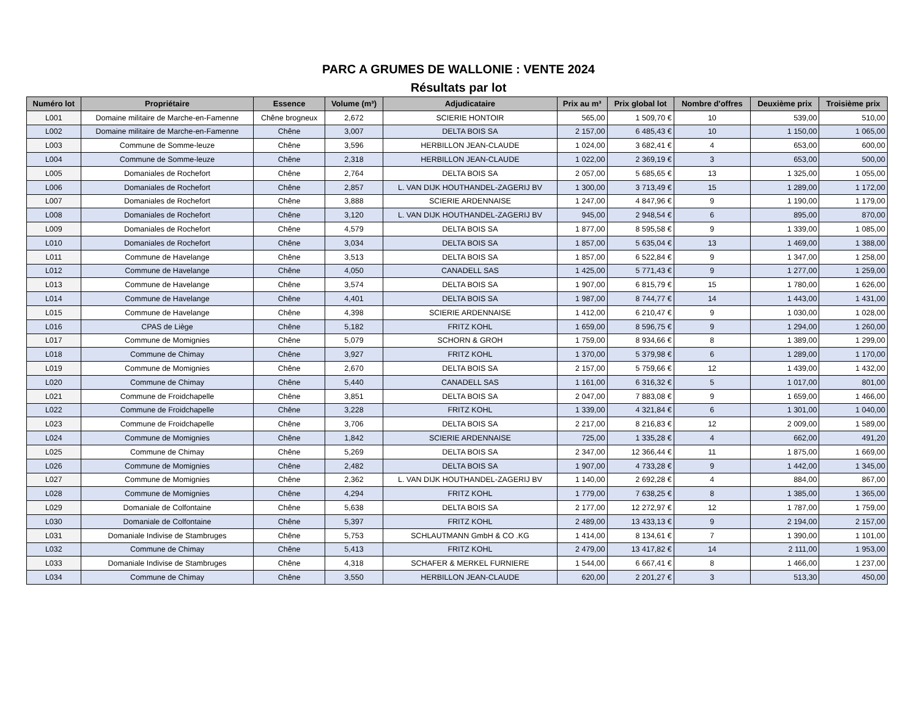PARC A GRUMES DE WALLONIE : VENTE 2024
Résultats par lot
| Numéro lot | Propriétaire | Essence | Volume (m³) | Adjudicataire | Prix au m³ | Prix global lot | Nombre d'offres | Deuxième prix | Troisième prix |
| --- | --- | --- | --- | --- | --- | --- | --- | --- | --- |
| L001 | Domaine militaire de Marche-en-Famenne | Chêne brogneux | 2,672 | SCIERIE HONTOIR | 565,00 | 1 509,70 € | 10 | 539,00 | 510,00 |
| L002 | Domaine militaire de Marche-en-Famenne | Chêne | 3,007 | DELTA BOIS SA | 2 157,00 | 6 485,43 € | 10 | 1 150,00 | 1 065,00 |
| L003 | Commune de Somme-leuze | Chêne | 3,596 | HERBILLON JEAN-CLAUDE | 1 024,00 | 3 682,41 € | 4 | 653,00 | 600,00 |
| L004 | Commune de Somme-leuze | Chêne | 2,318 | HERBILLON JEAN-CLAUDE | 1 022,00 | 2 369,19 € | 3 | 653,00 | 500,00 |
| L005 | Domaniales de Rochefort | Chêne | 2,764 | DELTA BOIS SA | 2 057,00 | 5 685,65 € | 13 | 1 325,00 | 1 055,00 |
| L006 | Domaniales de Rochefort | Chêne | 2,857 | L. VAN DIJK HOUTHANDEL-ZAGERIJ BV | 1 300,00 | 3 713,49 € | 15 | 1 289,00 | 1 172,00 |
| L007 | Domaniales de Rochefort | Chêne | 3,888 | SCIERIE ARDENNAISE | 1 247,00 | 4 847,96 € | 9 | 1 190,00 | 1 179,00 |
| L008 | Domaniales de Rochefort | Chêne | 3,120 | L. VAN DIJK HOUTHANDEL-ZAGERIJ BV | 945,00 | 2 948,54 € | 6 | 895,00 | 870,00 |
| L009 | Domaniales de Rochefort | Chêne | 4,579 | DELTA BOIS SA | 1 877,00 | 8 595,58 € | 9 | 1 339,00 | 1 085,00 |
| L010 | Domaniales de Rochefort | Chêne | 3,034 | DELTA BOIS SA | 1 857,00 | 5 635,04 € | 13 | 1 469,00 | 1 388,00 |
| L011 | Commune de Havelange | Chêne | 3,513 | DELTA BOIS SA | 1 857,00 | 6 522,84 € | 9 | 1 347,00 | 1 258,00 |
| L012 | Commune de Havelange | Chêne | 4,050 | CANADELL SAS | 1 425,00 | 5 771,43 € | 9 | 1 277,00 | 1 259,00 |
| L013 | Commune de Havelange | Chêne | 3,574 | DELTA BOIS SA | 1 907,00 | 6 815,79 € | 15 | 1 780,00 | 1 626,00 |
| L014 | Commune de Havelange | Chêne | 4,401 | DELTA BOIS SA | 1 987,00 | 8 744,77 € | 14 | 1 443,00 | 1 431,00 |
| L015 | Commune de Havelange | Chêne | 4,398 | SCIERIE ARDENNAISE | 1 412,00 | 6 210,47 € | 9 | 1 030,00 | 1 028,00 |
| L016 | CPAS de Liège | Chêne | 5,182 | FRITZ KOHL | 1 659,00 | 8 596,75 € | 9 | 1 294,00 | 1 260,00 |
| L017 | Commune de Momignies | Chêne | 5,079 | SCHORN & GROH | 1 759,00 | 8 934,66 € | 8 | 1 389,00 | 1 299,00 |
| L018 | Commune de Chimay | Chêne | 3,927 | FRITZ KOHL | 1 370,00 | 5 379,98 € | 6 | 1 289,00 | 1 170,00 |
| L019 | Commune de Momignies | Chêne | 2,670 | DELTA BOIS SA | 2 157,00 | 5 759,66 € | 12 | 1 439,00 | 1 432,00 |
| L020 | Commune de Chimay | Chêne | 5,440 | CANADELL SAS | 1 161,00 | 6 316,32 € | 5 | 1 017,00 | 801,00 |
| L021 | Commune de Froidchapelle | Chêne | 3,851 | DELTA BOIS SA | 2 047,00 | 7 883,08 € | 9 | 1 659,00 | 1 466,00 |
| L022 | Commune de Froidchapelle | Chêne | 3,228 | FRITZ KOHL | 1 339,00 | 4 321,84 € | 6 | 1 301,00 | 1 040,00 |
| L023 | Commune de Froidchapelle | Chêne | 3,706 | DELTA BOIS SA | 2 217,00 | 8 216,83 € | 12 | 2 009,00 | 1 589,00 |
| L024 | Commune de Momignies | Chêne | 1,842 | SCIERIE ARDENNAISE | 725,00 | 1 335,28 € | 4 | 662,00 | 491,20 |
| L025 | Commune de Chimay | Chêne | 5,269 | DELTA BOIS SA | 2 347,00 | 12 366,44 € | 11 | 1 875,00 | 1 669,00 |
| L026 | Commune de Momignies | Chêne | 2,482 | DELTA BOIS SA | 1 907,00 | 4 733,28 € | 9 | 1 442,00 | 1 345,00 |
| L027 | Commune de Momignies | Chêne | 2,362 | L. VAN DIJK HOUTHANDEL-ZAGERIJ BV | 1 140,00 | 2 692,28 € | 4 | 884,00 | 867,00 |
| L028 | Commune de Momignies | Chêne | 4,294 | FRITZ KOHL | 1 779,00 | 7 638,25 € | 8 | 1 385,00 | 1 365,00 |
| L029 | Domaniale de Colfontaine | Chêne | 5,638 | DELTA BOIS SA | 2 177,00 | 12 272,97 € | 12 | 1 787,00 | 1 759,00 |
| L030 | Domaniale de Colfontaine | Chêne | 5,397 | FRITZ KOHL | 2 489,00 | 13 433,13 € | 9 | 2 194,00 | 2 157,00 |
| L031 | Domaniale Indivise de Stambruges | Chêne | 5,753 | SCHLAUTMANN GmbH & CO .KG | 1 414,00 | 8 134,61 € | 7 | 1 390,00 | 1 101,00 |
| L032 | Commune de Chimay | Chêne | 5,413 | FRITZ KOHL | 2 479,00 | 13 417,82 € | 14 | 2 111,00 | 1 953,00 |
| L033 | Domaniale Indivise de Stambruges | Chêne | 4,318 | SCHAFER & MERKEL FURNIERE | 1 544,00 | 6 667,41 € | 8 | 1 466,00 | 1 237,00 |
| L034 | Commune de Chimay | Chêne | 3,550 | HERBILLON JEAN-CLAUDE | 620,00 | 2 201,27 € | 3 | 513,30 | 450,00 |